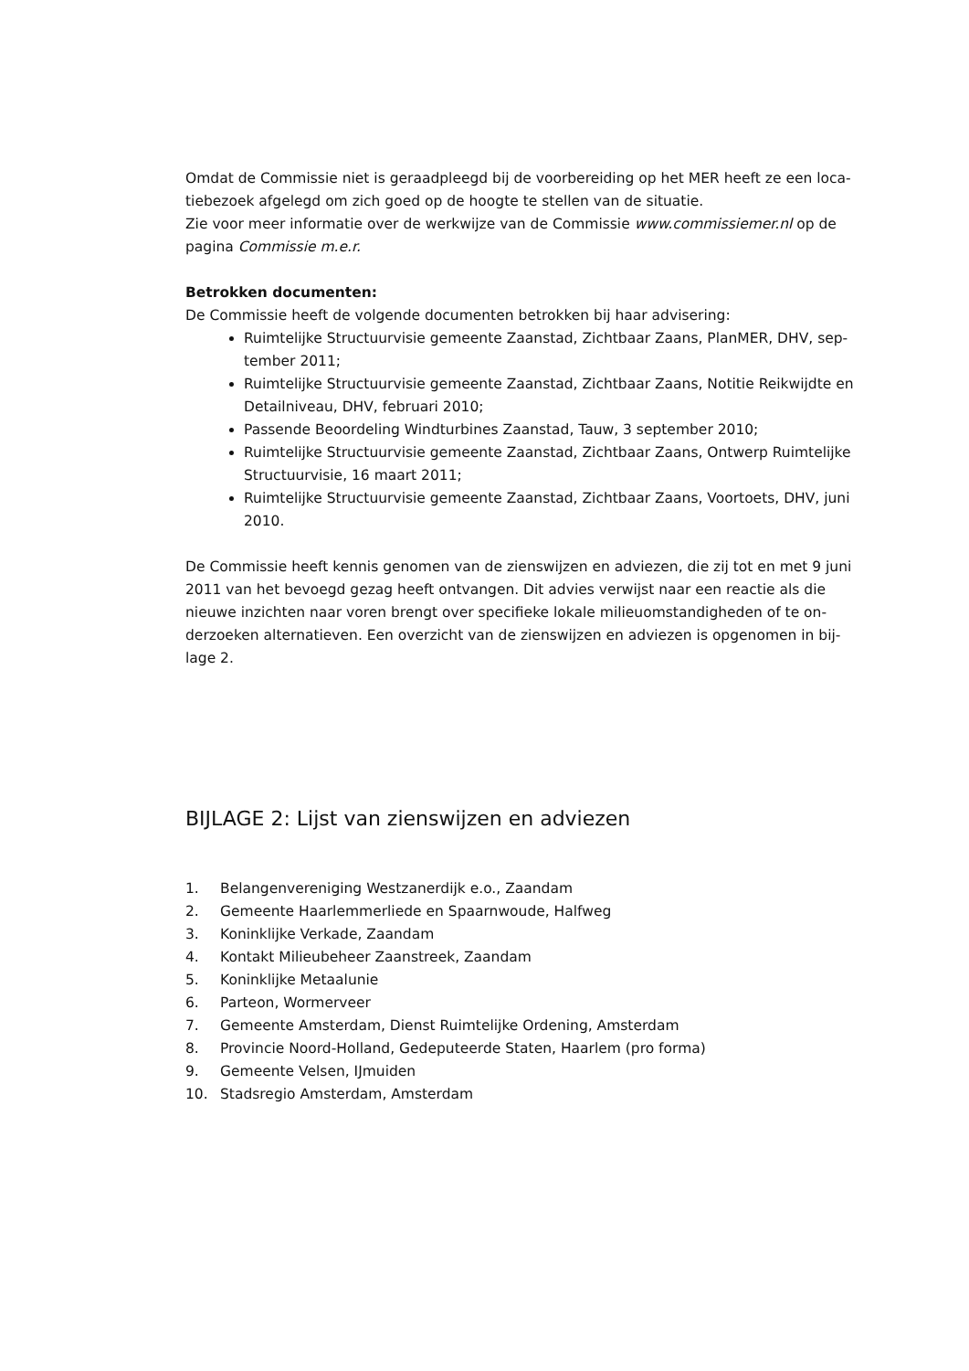Omdat de Commissie niet is geraadpleegd bij de voorbereiding op het MER heeft ze een loca-tiebezoek afgelegd om zich goed op de hoogte te stellen van de situatie.
Zie voor meer informatie over de werkwijze van de Commissie www.commissiemer.nl op de pagina Commissie m.e.r.
Betrokken documenten:
De Commissie heeft de volgende documenten betrokken bij haar advisering:
Ruimtelijke Structuurvisie gemeente Zaanstad, Zichtbaar Zaans, PlanMER, DHV, sep-tember 2011;
Ruimtelijke Structuurvisie gemeente Zaanstad, Zichtbaar Zaans, Notitie Reikwijdte en Detailniveau, DHV, februari 2010;
Passende Beoordeling Windturbines Zaanstad, Tauw, 3 september 2010;
Ruimtelijke Structuurvisie gemeente Zaanstad, Zichtbaar Zaans, Ontwerp Ruimtelijke Structuurvisie, 16 maart 2011;
Ruimtelijke Structuurvisie gemeente Zaanstad, Zichtbaar Zaans, Voortoets, DHV, juni 2010.
De Commissie heeft kennis genomen van de zienswijzen en adviezen, die zij tot en met 9 juni 2011 van het bevoegd gezag heeft ontvangen. Dit advies verwijst naar een reactie als die nieuwe inzichten naar voren brengt over specifieke lokale milieuomstandigheden of te on-derzoeken alternatieven. Een overzicht van de zienswijzen en adviezen is opgenomen in bij-lage 2.
BIJLAGE 2: Lijst van zienswijzen en adviezen
| 1. | Belangenvereniging Westzanerdijk e.o., Zaandam |
| 2. | Gemeente Haarlemmerliede en Spaarnwoude, Halfweg |
| 3. | Koninklijke Verkade, Zaandam |
| 4. | Kontakt Milieubeheer Zaanstreek, Zaandam |
| 5. | Koninklijke Metaalunie |
| 6. | Parteon, Wormerveer |
| 7. | Gemeente Amsterdam, Dienst Ruimtelijke Ordening, Amsterdam |
| 8. | Provincie Noord-Holland, Gedeputeerde Staten, Haarlem (pro forma) |
| 9. | Gemeente Velsen, IJmuiden |
| 10. | Stadsregio Amsterdam, Amsterdam |